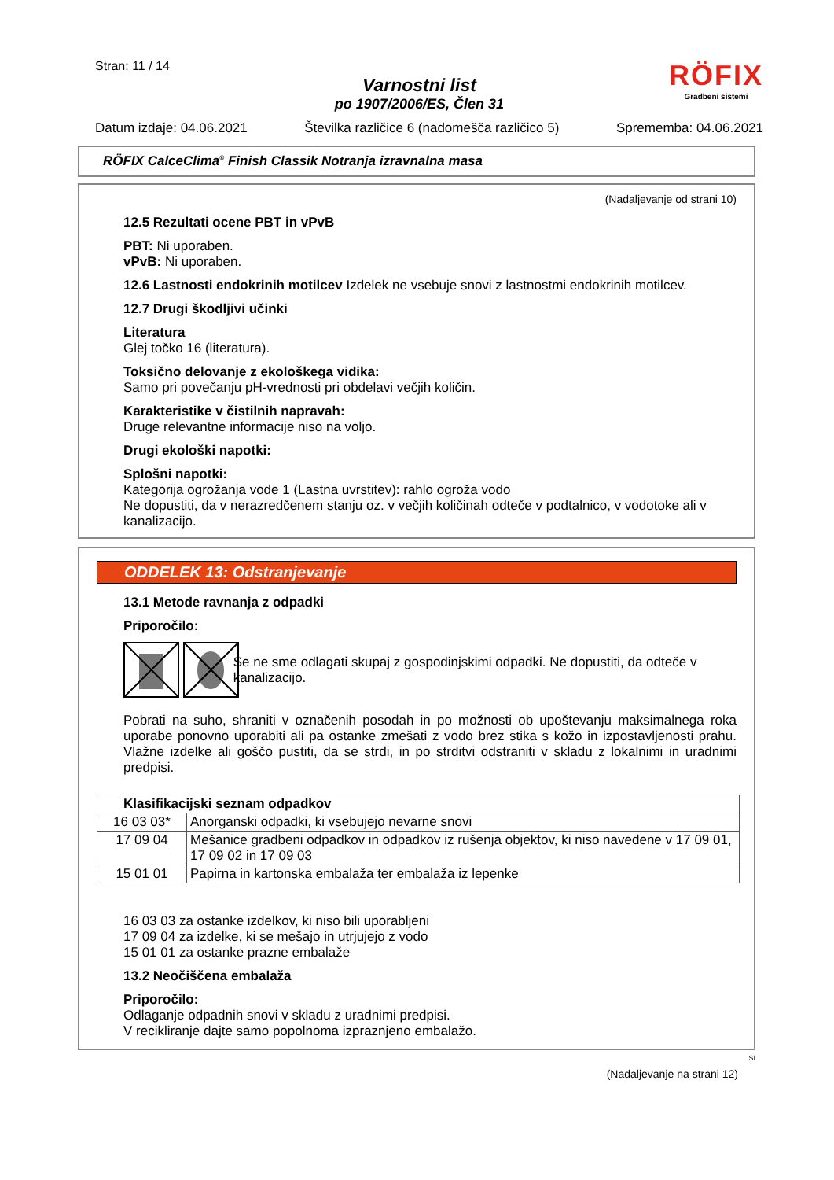Stran: 11 / 14
Varnostni list
po 1907/2006/ES, Člen 31
RÖFIX
Gradbeni sistemi
Datum izdaje: 04.06.2021 Številka različice 6 (nadomešča različico 5) Sprememba: 04.06.2021
RÖFIX CalceClima<sup>®</sup> Finish Classik Notranja izravnalna masa
(Nadaljevanje od strani 10)
12.5 Rezultati ocene PBT in vPvB
PBT: Ni uporaben.
vPvB: Ni uporaben.
12.6 Lastnosti endokrinih motilcev Izdelek ne vsebuje snovi z lastnostmi endokrinih motilcev.
12.7 Drugi škodljivi učinki
Literatura
Glej točko 16 (literatura).
Toksično delovanje z ekološkega vidika:
Samo pri povečanju pH-vrednosti pri obdelavi večjih količin.
Karakteristike v čistilnih napravah:
Druge relevantne informacije niso na voljo.
Drugi ekološki napotki:
Splošni napotki:
Kategorija ogrožanja vode 1 (Lastna uvrstitev): rahlo ogroža vodo
Ne dopustiti, da v nerazredčenem stanju oz. v večjih količinah odteče v podtalnico, v vodotoke ali v kanalizacijo.
ODDELEK 13: Odstranjevanje
13.1 Metode ravnanja z odpadki
Priporočilo:
Se ne sme odlagati skupaj z gospodinjskimi odpadki. Ne dopustiti, da odteče v kanalizacijo.
Pobrati na suho, shraniti v označenih posodah in po možnosti ob upoštevanju maksimalnega roka uporabe ponovno uporabiti ali pa ostanke zmešati z vodo brez stika s kožo in izpostavljenosti prahu. Vlažne izdelke ali goščo pustiti, da se strdi, in po strditvi odstraniti v skladu z lokalnimi in uradnimi predpisi.
| Klasifikacijski seznam odpadkov | |
| --- | --- |
| 16 03 03* | Anorganski odpadki, ki vsebujejo nevarne snovi |
| 17 09 04 | Mešanice gradbeni odpadkov in odpadkov iz rušenja objektov, ki niso navedene v 17 09 01, 17 09 02 in 17 09 03 |
| 15 01 01 | Papirna in kartonska embalaža ter embalaža iz lepenke |
16 03 03 za ostanke izdelkov, ki niso bili uporabljeni
17 09 04 za izdelke, ki se mešajo in utrjujejo z vodo
15 01 01 za ostanke prazne embalaže
13.2 Neočiščena embalaža
Priporočilo:
Odlaganje odpadnih snovi v skladu z uradnimi predpisi.
V recikliranje dajte samo popolnoma izpraznjeno embalažo.
SI
(Nadaljevanje na strani 12)